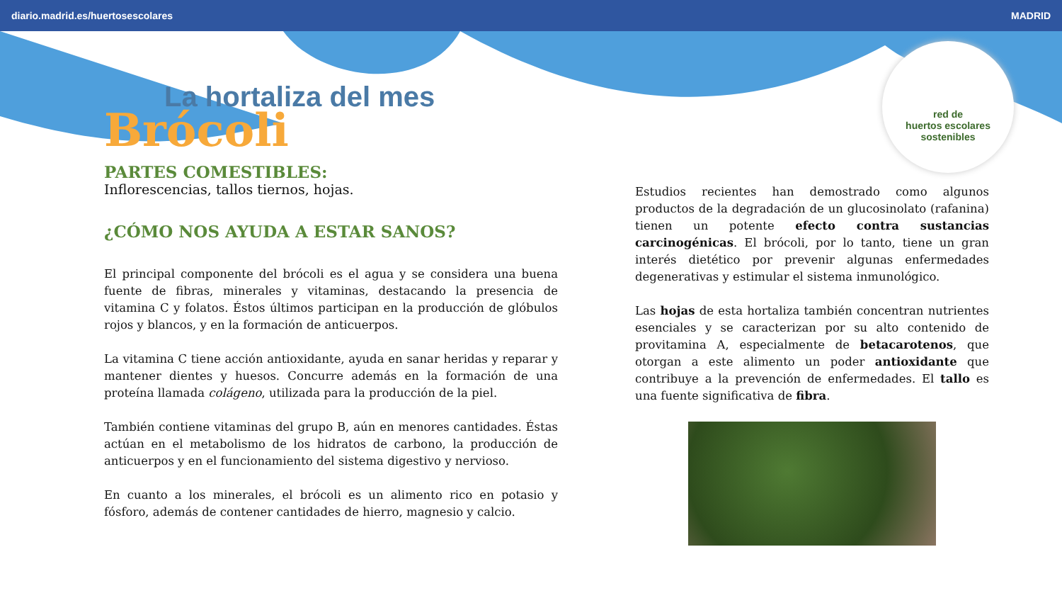diario.madrid.es/huertosescolares MADRID
red de
huertos escolares
sostenibles
La hortaliza del mes
Brócoli
PARTES COMESTIBLES:
Inflorescencias, tallos tiernos, hojas.
¿CÓMO NOS AYUDA A ESTAR SANOS?
El principal componente del brócoli es el agua y se considera una buena fuente de fibras, minerales y vitaminas, destacando la presencia de vitamina C y folatos. Éstos últimos participan en la producción de glóbulos rojos y blancos, y en la formación de anticuerpos.
La vitamina C tiene acción antioxidante, ayuda en sanar heridas y reparar y mantener dientes y huesos. Concurre además en la formación de una proteína llamada colágeno, utilizada para la producción de la piel.
También contiene vitaminas del grupo B, aún en menores cantidades. Éstas actúan en el metabolismo de los hidratos de carbono, la producción de anticuerpos y en el funcionamiento del sistema digestivo y nervioso.
En cuanto a los minerales, el brócoli es un alimento rico en potasio y fósforo, además de contener cantidades de hierro, magnesio y calcio.
Estudios recientes han demostrado como algunos productos de la degradación de un glucosinolato (rafanina) tienen un potente efecto contra sustancias carcinogénicas. El brócoli, por lo tanto, tiene un gran interés dietético por prevenir algunas enfermedades degenerativas y estimular el sistema inmunológico.
Las hojas de esta hortaliza también concentran nutrientes esenciales y se caracterizan por su alto contenido de provitamina A, especialmente de betacarotenos, que otorgan a este alimento un poder antioxidante que contribuye a la prevención de enfermedades. El tallo es una fuente significativa de fibra.